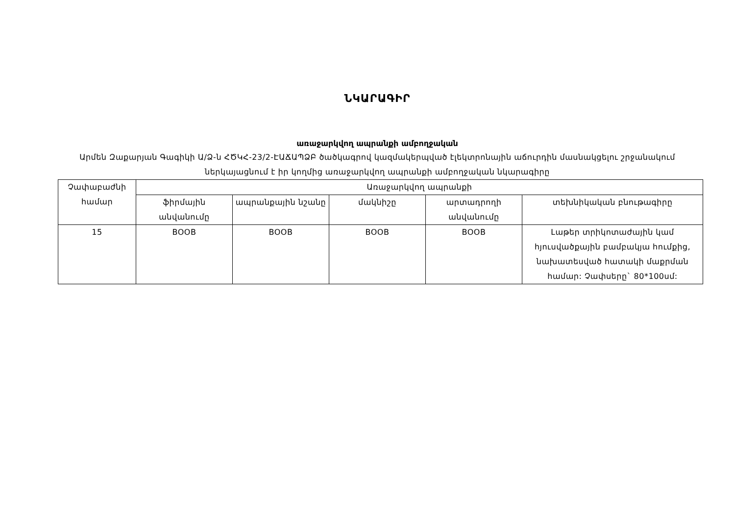ՆԿԱՐԱԳԻՐ
առաջարկվող ապրանքի ամբողջական
Արմեն Զաքարյան Գագիկի Ա/Ձ-ն ՀԾԿՀ-23/2-ԷԱՃԱՊՁԲ ծածկագրով կազմակերպված էլեկտրոնային աճուրդին մասնակցելու շրջանակում ներկայացնում է իր կողմից առաջարկվող ապրանքի ամբողջական նկարագիրը
| Չափաբաժնի համար | Առաջարկվող ապրանքի | | | | |
| --- | --- | --- | --- | --- | --- |
| | ֆիրմային անվանումը | ապրանքային նշանը | մակնիշը | արտադրողի անվանումը | տեխնիկական բնութագիրը |
| 15 | BOOB | BOOB | BOOB | BOOB | Լաթեր տրիկոտաժային կամ հյուսվածքային բամբակյա հումքից, նախատեսված հատակի մաքրման համար: Չափսերը` 80*100սմ: |